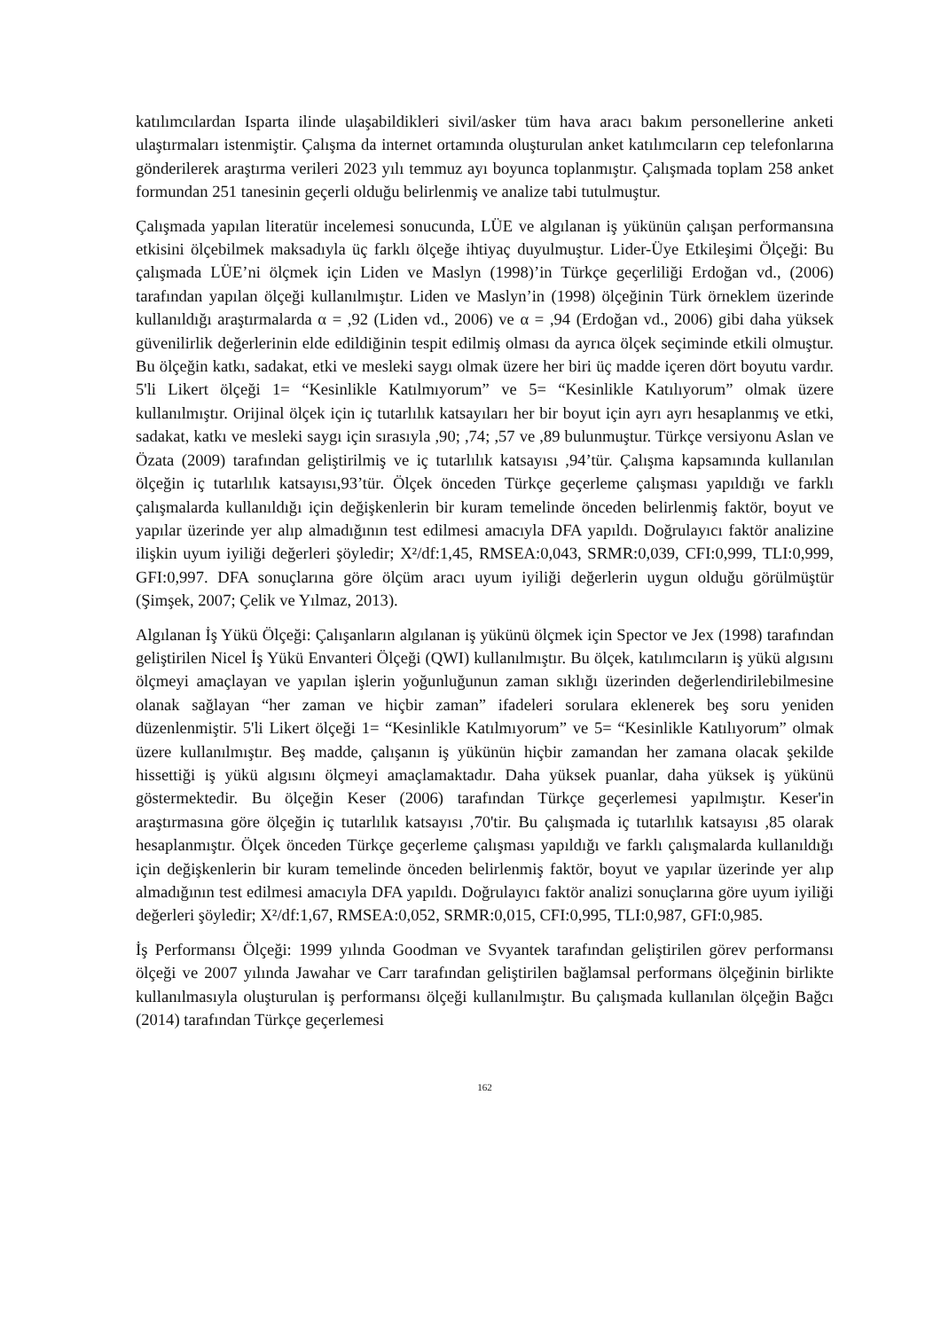katılımcılardan Isparta ilinde ulaşabildikleri sivil/asker tüm hava aracı bakım personellerine anketi ulaştırmaları istenmiştir. Çalışma da internet ortamında oluşturulan anket katılımcıların cep telefonlarına gönderilerek araştırma verileri 2023 yılı temmuz ayı boyunca toplanmıştır. Çalışmada toplam 258 anket formundan 251 tanesinin geçerli olduğu belirlenmiş ve analize tabi tutulmuştur.
Çalışmada yapılan literatür incelemesi sonucunda, LÜE ve algılanan iş yükünün çalışan performansına etkisini ölçebilmek maksadıyla üç farklı ölçeğe ihtiyaç duyulmuştur. Lider-Üye Etkileşimi Ölçeği: Bu çalışmada LÜE’ni ölçmek için Liden ve Maslyn (1998)’in Türkçe geçerliliği Erdoğan vd., (2006) tarafından yapılan ölçeği kullanılmıştır. Liden ve Maslyn’in (1998) ölçeğinin Türk örneklem üzerinde kullanıldığı araştırmalarda α = ,92 (Liden vd., 2006) ve α = ,94 (Erdoğan vd., 2006) gibi daha yüksek güvenilirlik değerlerinin elde edildiğinin tespit edilmiş olması da ayrıca ölçek seçiminde etkili olmuştur. Bu ölçeğin katkı, sadakat, etki ve mesleki saygı olmak üzere her biri üç madde içeren dört boyutu vardır. 5'li Likert ölçeği 1= “Kesinlikle Katılmıyorum” ve 5= “Kesinlikle Katılıyorum” olmak üzere kullanılmıştır. Orijinal ölçek için iç tutarlılık katsayıları her bir boyut için ayrı ayrı hesaplanmış ve etki, sadakat, katkı ve mesleki saygı için sırasıyla ,90; ,74; ,57 ve ,89 bulunmuştur. Türkçe versiyonu Aslan ve Özata (2009) tarafından geliştirilmiş ve iç tutarlılık katsayısı ,94’tür. Çalışma kapsamında kullanılan ölçeğin iç tutarlılık katsayısı,93’tür. Ölçek önceden Türkçe geçerleme çalışması yapıldığı ve farklı çalışmalarda kullanıldığı için değişkenlerin bir kuram temelinde önceden belirlenmiş faktör, boyut ve yapılar üzerinde yer alıp almadığının test edilmesi amacıyla DFA yapıldı. Doğrulayıcı faktör analizine ilişkin uyum iyiliği değerleri şöyledir; X²/df:1,45, RMSEA:0,043, SRMR:0,039, CFI:0,999, TLI:0,999, GFI:0,997. DFA sonuçlarına göre ölçüm aracı uyum iyiliği değerlerin uygun olduğu görülmüştür (Şimşek, 2007; Çelik ve Yılmaz, 2013).
Algılanan İş Yükü Ölçeği: Çalışanların algılanan iş yükünü ölçmek için Spector ve Jex (1998) tarafından geliştirilen Nicel İş Yükü Envanteri Ölçeği (QWI) kullanılmıştır. Bu ölçek, katılımcıların iş yükü algısını ölçmeyi amaçlayan ve yapılan işlerin yoğunluğunun zaman sıklığı üzerinden değerlendirilebilmesine olanak sağlayan “her zaman ve hiçbir zaman” ifadeleri sorulara eklenerek beş soru yeniden düzenlenmiştir. 5'li Likert ölçeği 1= “Kesinlikle Katılmıyorum” ve 5= “Kesinlikle Katılıyorum” olmak üzere kullanılmıştır. Beş madde, çalışanın iş yükünün hiçbir zamandan her zamana olacak şekilde hissettiği iş yükü algısını ölçmeyi amaçlamaktadır. Daha yüksek puanlar, daha yüksek iş yükünü göstermektedir. Bu ölçeğin Keser (2006) tarafından Türkçe geçerlemesi yapılmıştır. Keser'in araştırmasına göre ölçeğin iç tutarlılık katsayısı ,70'tir. Bu çalışmada iç tutarlılık katsayısı ,85 olarak hesaplanmıştır. Ölçek önceden Türkçe geçerleme çalışması yapıldığı ve farklı çalışmalarda kullanıldığı için değişkenlerin bir kuram temelinde önceden belirlenmiş faktör, boyut ve yapılar üzerinde yer alıp almadığının test edilmesi amacıyla DFA yapıldı. Doğrulayıcı faktör analizi sonuçlarına göre uyum iyiliği değerleri şöyledir; X²/df:1,67, RMSEA:0,052, SRMR:0,015, CFI:0,995, TLI:0,987, GFI:0,985.
İş Performansı Ölçeği: 1999 yılında Goodman ve Svyantek tarafından geliştirilen görev performansı ölçeği ve 2007 yılında Jawahar ve Carr tarafından geliştirilen bağlamsal performans ölçeğinin birlikte kullanılmasıyla oluşturulan iş performansı ölçeği kullanılmıştır. Bu çalışmada kullanılan ölçeğin Bağcı (2014) tarafından Türkçe geçerlemesi
162